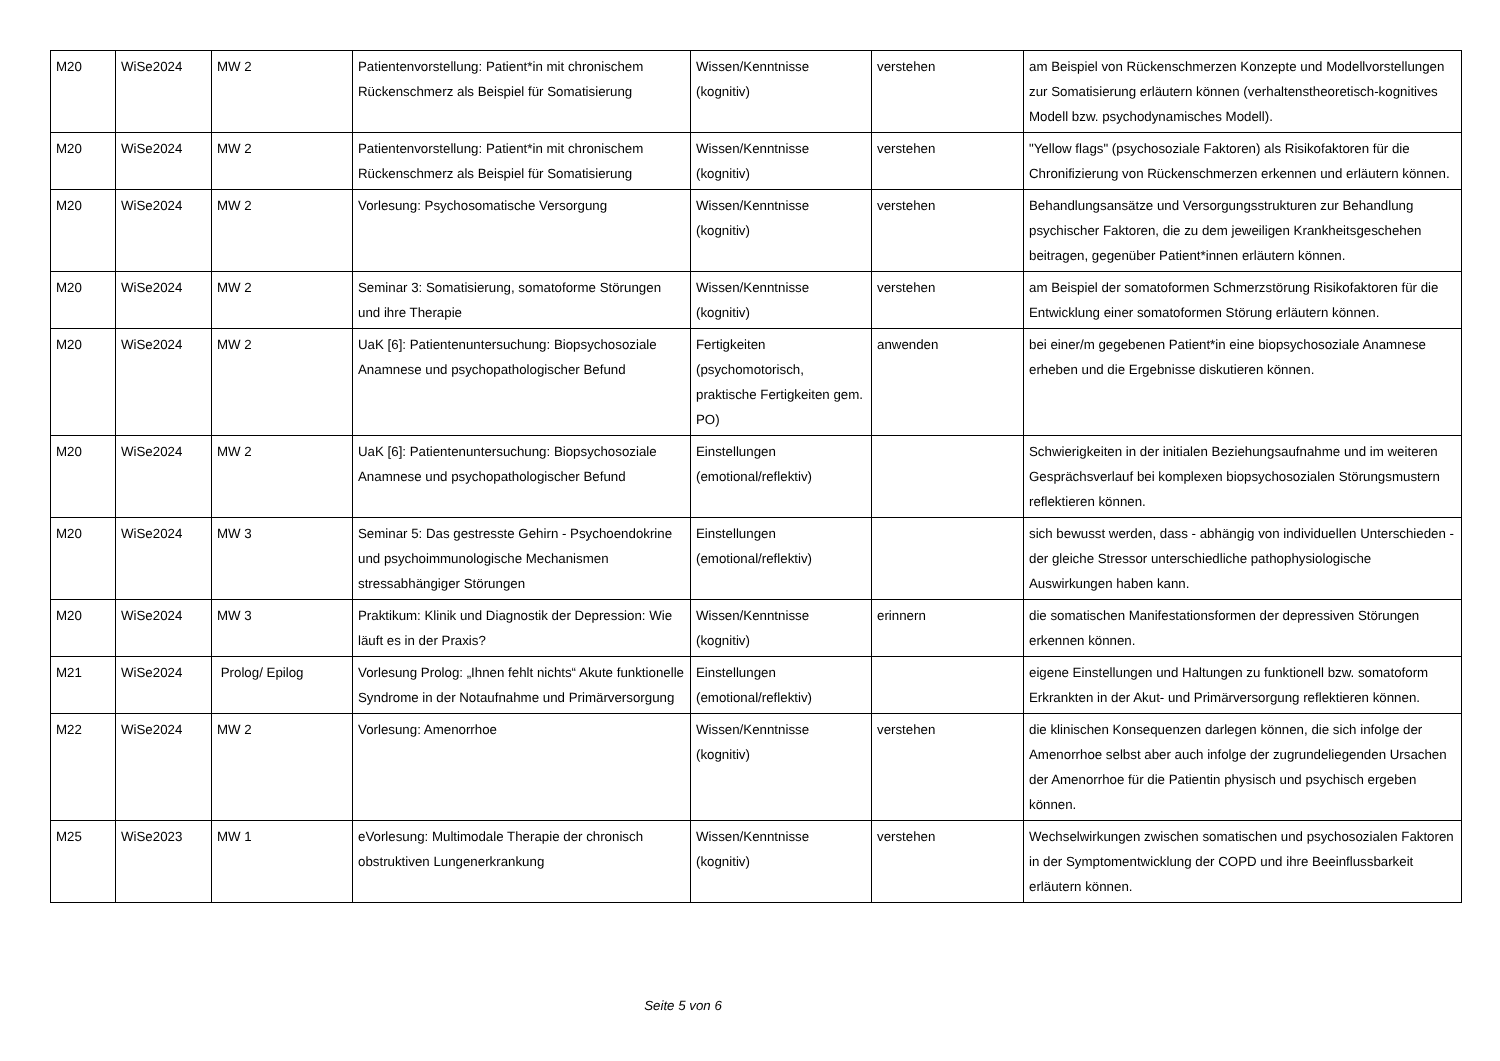| M20 | WiSe2024 | MW 2 | Patientenvorstellung: Patient*in mit chronischem Rückenschmerz als Beispiel für Somatisierung | Wissen/Kenntnisse (kognitiv) | verstehen | am Beispiel von Rückenschmerzen Konzepte und Modellvorstellungen zur Somatisierung erläutern können (verhaltenstheoretisch-kognitives Modell bzw. psychodynamisches Modell). |
| M20 | WiSe2024 | MW 2 | Patientenvorstellung: Patient*in mit chronischem Rückenschmerz als Beispiel für Somatisierung | Wissen/Kenntnisse (kognitiv) | verstehen | "Yellow flags" (psychosoziale Faktoren) als Risikofaktoren für die Chronifizierung von Rückenschmerzen erkennen und erläutern können. |
| M20 | WiSe2024 | MW 2 | Vorlesung: Psychosomatische Versorgung | Wissen/Kenntnisse (kognitiv) | verstehen | Behandlungsansätze und Versorgungsstrukturen zur Behandlung psychischer Faktoren, die zu dem jeweiligen Krankheitsgeschehen beitragen, gegenüber Patient*innen erläutern können. |
| M20 | WiSe2024 | MW 2 | Seminar 3: Somatisierung, somatoforme Störungen und ihre Therapie | Wissen/Kenntnisse (kognitiv) | verstehen | am Beispiel der somatoformen Schmerzstörung Risikofaktoren für die Entwicklung einer somatoformen Störung erläutern können. |
| M20 | WiSe2024 | MW 2 | UaK [6]: Patientenuntersuchung: Biopsychosoziale Anamnese und psychopathologischer Befund | Fertigkeiten (psychomotorisch, praktische Fertigkeiten gem. PO) | anwenden | bei einer/m gegebenen Patient*in eine biopsychosoziale Anamnese erheben und die Ergebnisse diskutieren können. |
| M20 | WiSe2024 | MW 2 | UaK [6]: Patientenuntersuchung: Biopsychosoziale Anamnese und psychopathologischer Befund | Einstellungen (emotional/reflektiv) | | Schwierigkeiten in der initialen Beziehungsaufnahme und im weiteren Gesprächsverlauf bei komplexen biopsychosozialen Störungsmustern reflektieren können. |
| M20 | WiSe2024 | MW 3 | Seminar 5: Das gestresste Gehirn - Psychoendokrine und psychoimmunologische Mechanismen stressabhängiger Störungen | Einstellungen (emotional/reflektiv) | | sich bewusst werden, dass - abhängig von individuellen Unterschieden - der gleiche Stressor unterschiedliche pathophysiologische Auswirkungen haben kann. |
| M20 | WiSe2024 | MW 3 | Praktikum: Klinik und Diagnostik der Depression: Wie läuft es in der Praxis? | Wissen/Kenntnisse (kognitiv) | erinnern | die somatischen Manifestationsformen der depressiven Störungen erkennen können. |
| M21 | WiSe2024 | Prolog/ Epilog | Vorlesung Prolog: „Ihnen fehlt nichts“ Akute funktionelle Syndrome in der Notaufnahme und Primärversorgung | Einstellungen (emotional/reflektiv) | | eigene Einstellungen und Haltungen zu funktionell bzw. somatoform Erkrankten in der Akut- und Primärversorgung reflektieren können. |
| M22 | WiSe2024 | MW 2 | Vorlesung: Amenorrhoe | Wissen/Kenntnisse (kognitiv) | verstehen | die klinischen Konsequenzen darlegen können, die sich infolge der Amenorrhoe selbst aber auch infolge der zugrundeliegenden Ursachen der Amenorrhoe für die Patientin physisch und psychisch ergeben können. |
| M25 | WiSe2023 | MW 1 | eVorlesung: Multimodale Therapie der chronisch obstruktiven Lungenerkrankung | Wissen/Kenntnisse (kognitiv) | verstehen | Wechselwirkungen zwischen somatischen und psychosozialen Faktoren in der Symptomentwicklung der COPD und ihre Beeinflussbarkeit erläutern können. |
Seite 5 von 6